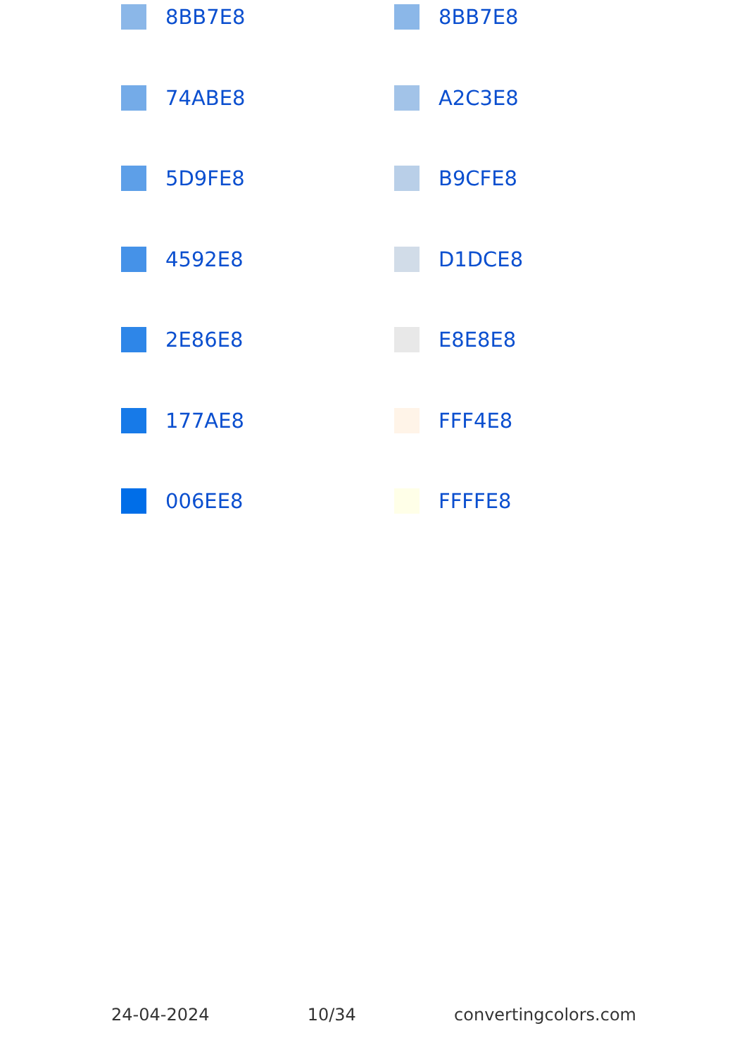8BB7E8
8BB7E8
74ABE8
A2C3E8
5D9FE8
B9CFE8
4592E8
D1DCE8
2E86E8
E8E8E8
177AE8
FFF4E8
006EE8
FFFFE8
24-04-2024 10/34 convertingcolors.com